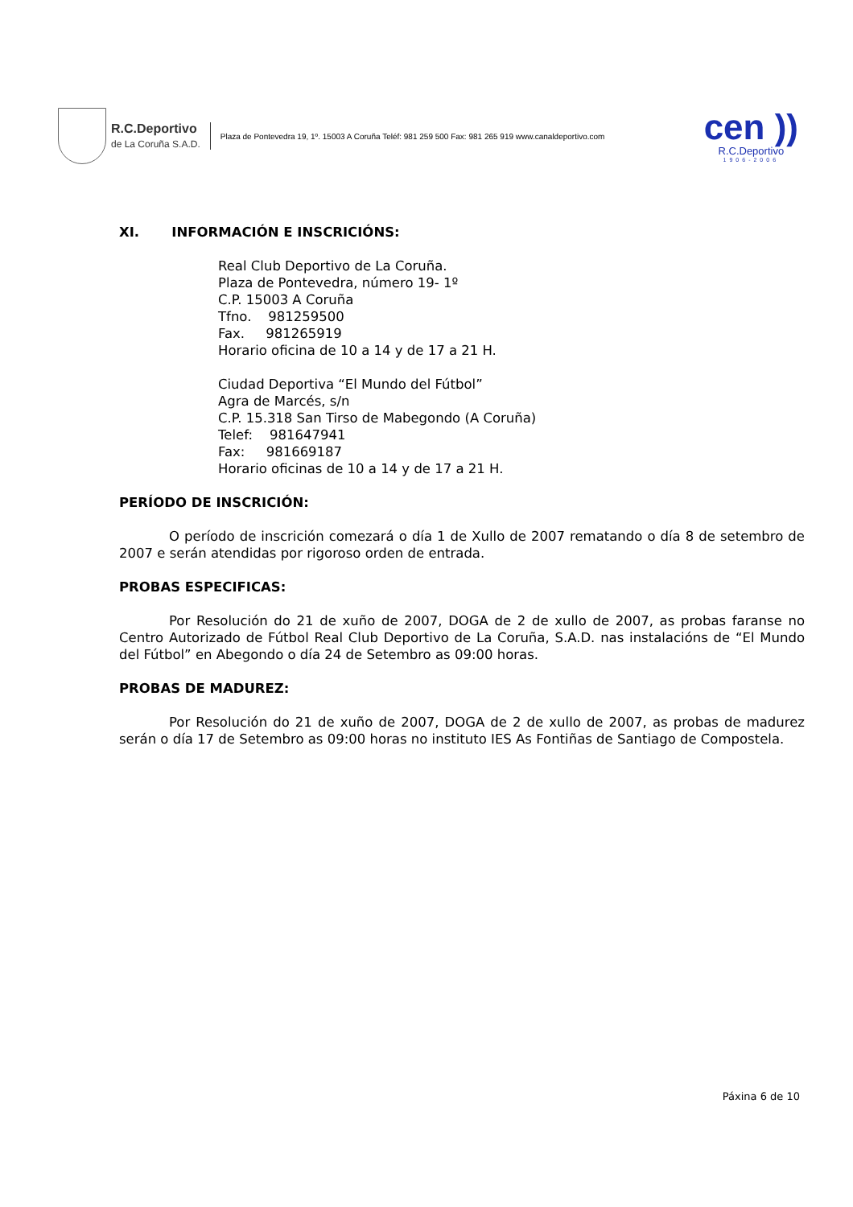R.C.Deportivo
de La Coruña S.A.D.
Plaza de Pontevedra 19, 1º. 15003 A Coruña Teléf: 981 259 500 Fax: 981 265 919 www.canaldeportivo.com
cen ))
R.C.Deportivo
1906-2006
XI. INFORMACIÓN E INSCRICIÓNS:
Real Club Deportivo de La Coruña.
Plaza de Pontevedra, número 19- 1º
C.P. 15003 A Coruña
Tfno. 981259500
Fax. 981265919
Horario oficina de 10 a 14 y de 17 a 21 H.
Ciudad Deportiva “El Mundo del Fútbol”
Agra de Marcés, s/n
C.P. 15.318 San Tirso de Mabegondo (A Coruña)
Telef: 981647941
Fax: 981669187
Horario oficinas de 10 a 14 y de 17 a 21 H.
PERÍODO DE INSCRICIÓN:
O período de inscrición comezará o día 1 de Xullo de 2007 rematando o día 8 de setembro de 2007 e serán atendidas por rigoroso orden de entrada.
PROBAS ESPECIFICAS:
Por Resolución do 21 de xuño de 2007, DOGA de 2 de xullo de 2007, as probas faranse no Centro Autorizado de Fútbol Real Club Deportivo de La Coruña, S.A.D. nas instalacións de “El Mundo del Fútbol” en Abegondo o día 24 de Setembro as 09:00 horas.
PROBAS DE MADUREZ:
Por Resolución do 21 de xuño de 2007, DOGA de 2 de xullo de 2007, as probas de madurez serán o día 17 de Setembro as 09:00 horas no instituto IES As Fontiñas de Santiago de Compostela.
Páxina 6 de 10